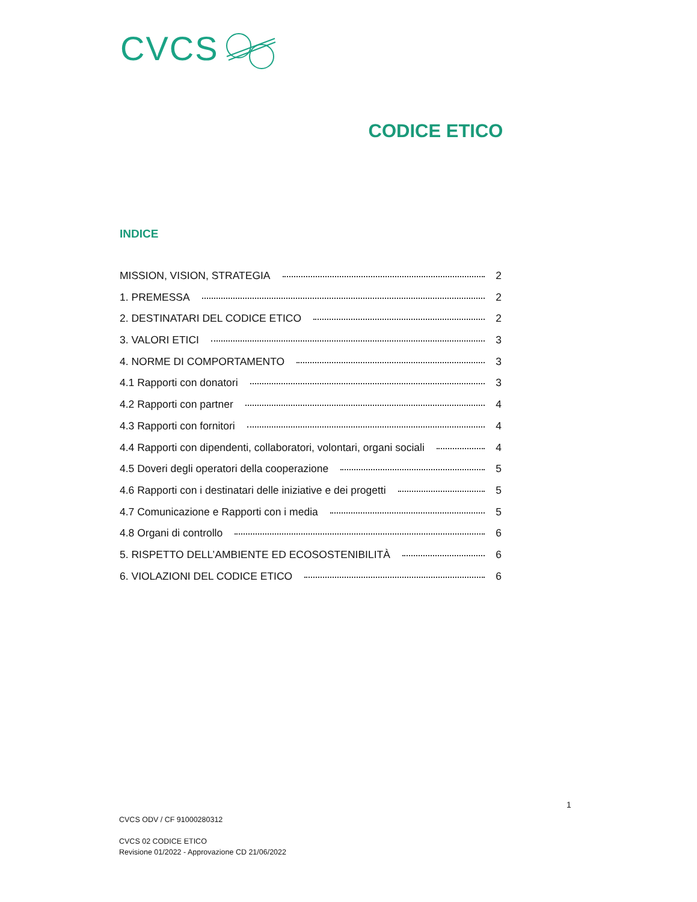CVCS
CODICE ETICO
INDICE
MISSION, VISION, STRATEGIA 2
1. PREMESSA 2
2. DESTINATARI DEL CODICE ETICO 2
3. VALORI ETICI 3
4. NORME DI COMPORTAMENTO 3
4.1 Rapporti con donatori 3
4.2 Rapporti con partner 4
4.3 Rapporti con fornitori 4
4.4 Rapporti con dipendenti, collaboratori, volontari, organi sociali 4
4.5 Doveri degli operatori della cooperazione 5
4.6 Rapporti con i destinatari delle iniziative e dei progetti 5
4.7 Comunicazione e Rapporti con i media 5
4.8 Organi di controllo 6
5. RISPETTO DELL’AMBIENTE ED ECOSOSTENIBILITÀ 6
6. VIOLAZIONI DEL CODICE ETICO 6
1
CVCS ODV / CF 91000280312
CVCS 02 CODICE ETICO
Revisione 01/2022 - Approvazione CD 21/06/2022